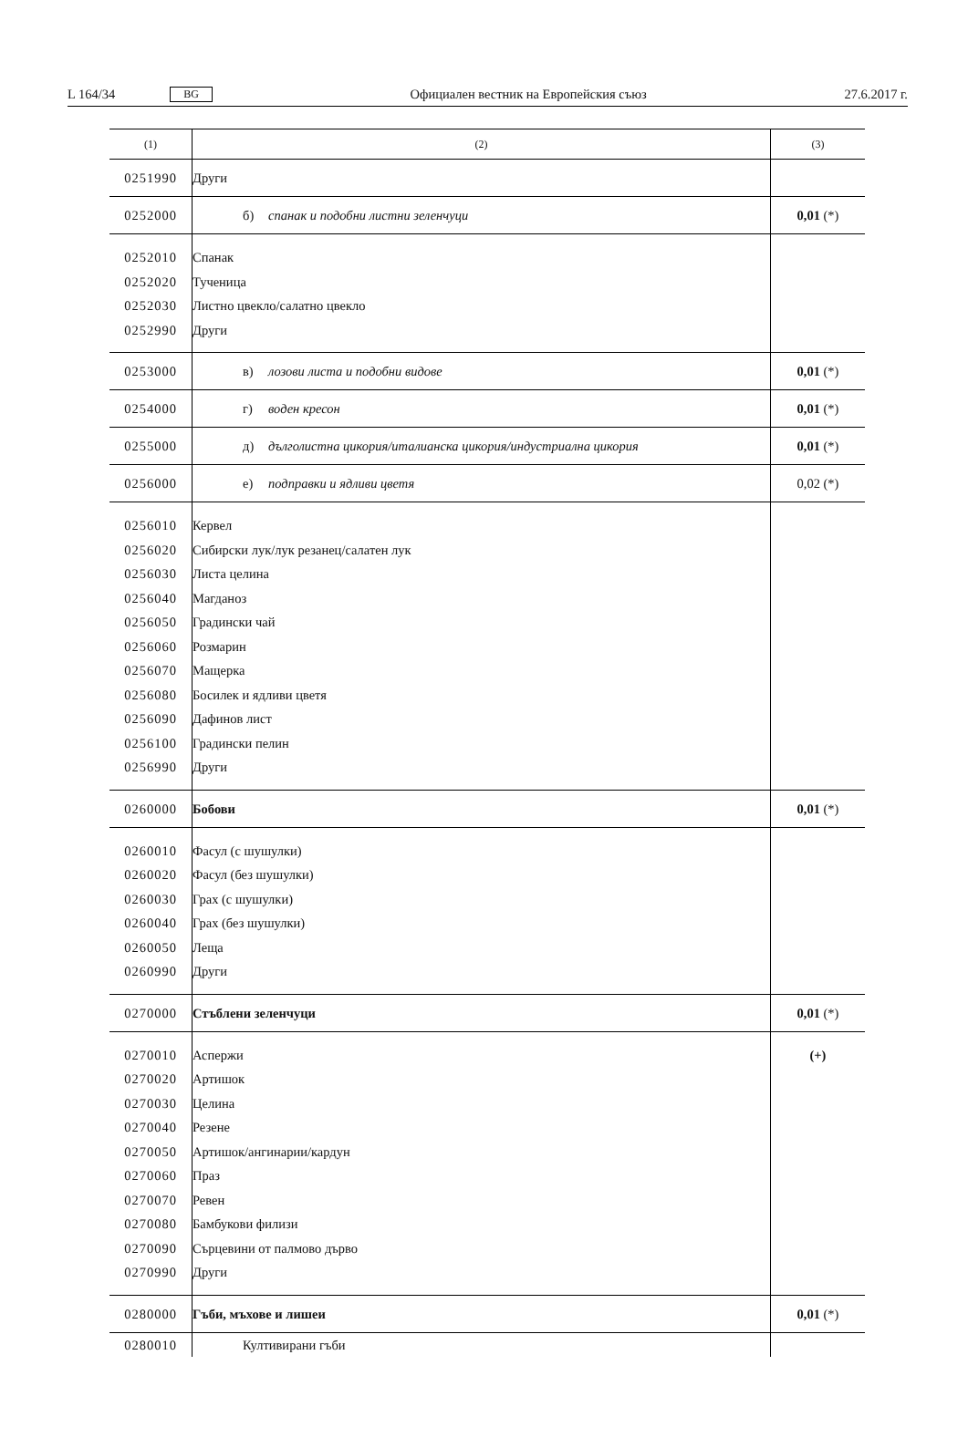L 164/34 BG Официален вестник на Европейския съюз 27.6.2017 г.
| (1) | (2) | (3) |
| --- | --- | --- |
| 0251990 | Други | |
| 0252000 | б) спанак и подобни листни зеленчуци | 0,01 (*) |
| 0252010 0252020 0252030 0252990 | Спанак Тученица Листно цвекло/салатно цвекло Други | |
| 0253000 | в) лозови листа и подобни видове | 0,01 (*) |
| 0254000 | г) воден кресон | 0,01 (*) |
| 0255000 | д) дълголистна цикория/италианска цикория/индустриална цикория | 0,01 (*) |
| 0256000 | е) подправки и ядливи цветя | 0,02 (*) |
| 0256010 0256020 0256030 0256040 0256050 0256060 0256070 0256080 0256090 0256100 0256990 | Кервел Сибирски лук/лук резанец/салатен лук Листа целина Магданоз Градински чай Розмарин Мащерка Босилек и ядливи цветя Дафинов лист Градински пелин Други | |
| 0260000 | Бобови | 0,01 (*) |
| 0260010 0260020 0260030 0260040 0260050 0260990 | Фасул (с шушулки) Фасул (без шушулки) Грах (с шушулки) Грах (без шушулки) Леща Други | |
| 0270000 | Стъблени зеленчуци | 0,01 (*) |
| 0270010 0270020 0270030 0270040 0270050 0270060 0270070 0270080 0270090 0270990 | Аспержи Артишок Целина Резене Артишок/ангинарии/кардун Праз Ревен Бамбукови филизи Сърцевини от палмово дърво Други | (+) |
| 0280000 | Гъби, мъхове и лишеи | 0,01 (*) |
| 0280010 | Култивирани гъби | |